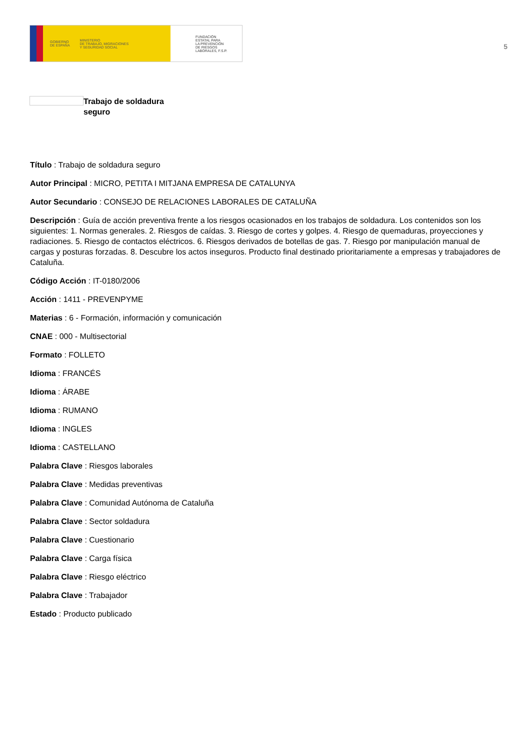GOBIERNO
DE ESPAÑA MINISTERIO
DE TRABAJO, MIGRACIONES
Y SEGURIDAD SOCIAL
FUNDACIÓN
ESTATAL PARA
LA PREVENCIÓN
DE RIESGOS
LABORALES, F.S.P.
5
Trabajo de soldadura seguro
Título : Trabajo de soldadura seguro
Autor Principal : MICRO, PETITA I MITJANA EMPRESA DE CATALUNYA
Autor Secundario : CONSEJO DE RELACIONES LABORALES DE CATALUÑA
Descripción : Guía de acción preventiva frente a los riesgos ocasionados en los trabajos de soldadura. Los contenidos son los siguientes: 1. Normas generales. 2. Riesgos de caídas. 3. Riesgo de cortes y golpes. 4. Riesgo de quemaduras, proyecciones y radiaciones. 5. Riesgo de contactos eléctricos. 6. Riesgos derivados de botellas de gas. 7. Riesgo por manipulación manual de cargas y posturas forzadas. 8. Descubre los actos inseguros. Producto final destinado prioritariamente a empresas y trabajadores de Cataluña.
Código Acción : IT-0180/2006
Acción : 1411 - PREVENPYME
Materias : 6 - Formación, información y comunicación
CNAE : 000 - Multisectorial
Formato : FOLLETO
Idioma : FRANCÉS
Idioma : ÁRABE
Idioma : RUMANO
Idioma : INGLES
Idioma : CASTELLANO
Palabra Clave : Riesgos laborales
Palabra Clave : Medidas preventivas
Palabra Clave : Comunidad Autónoma de Cataluña
Palabra Clave : Sector soldadura
Palabra Clave : Cuestionario
Palabra Clave : Carga física
Palabra Clave : Riesgo eléctrico
Palabra Clave : Trabajador
Estado : Producto publicado